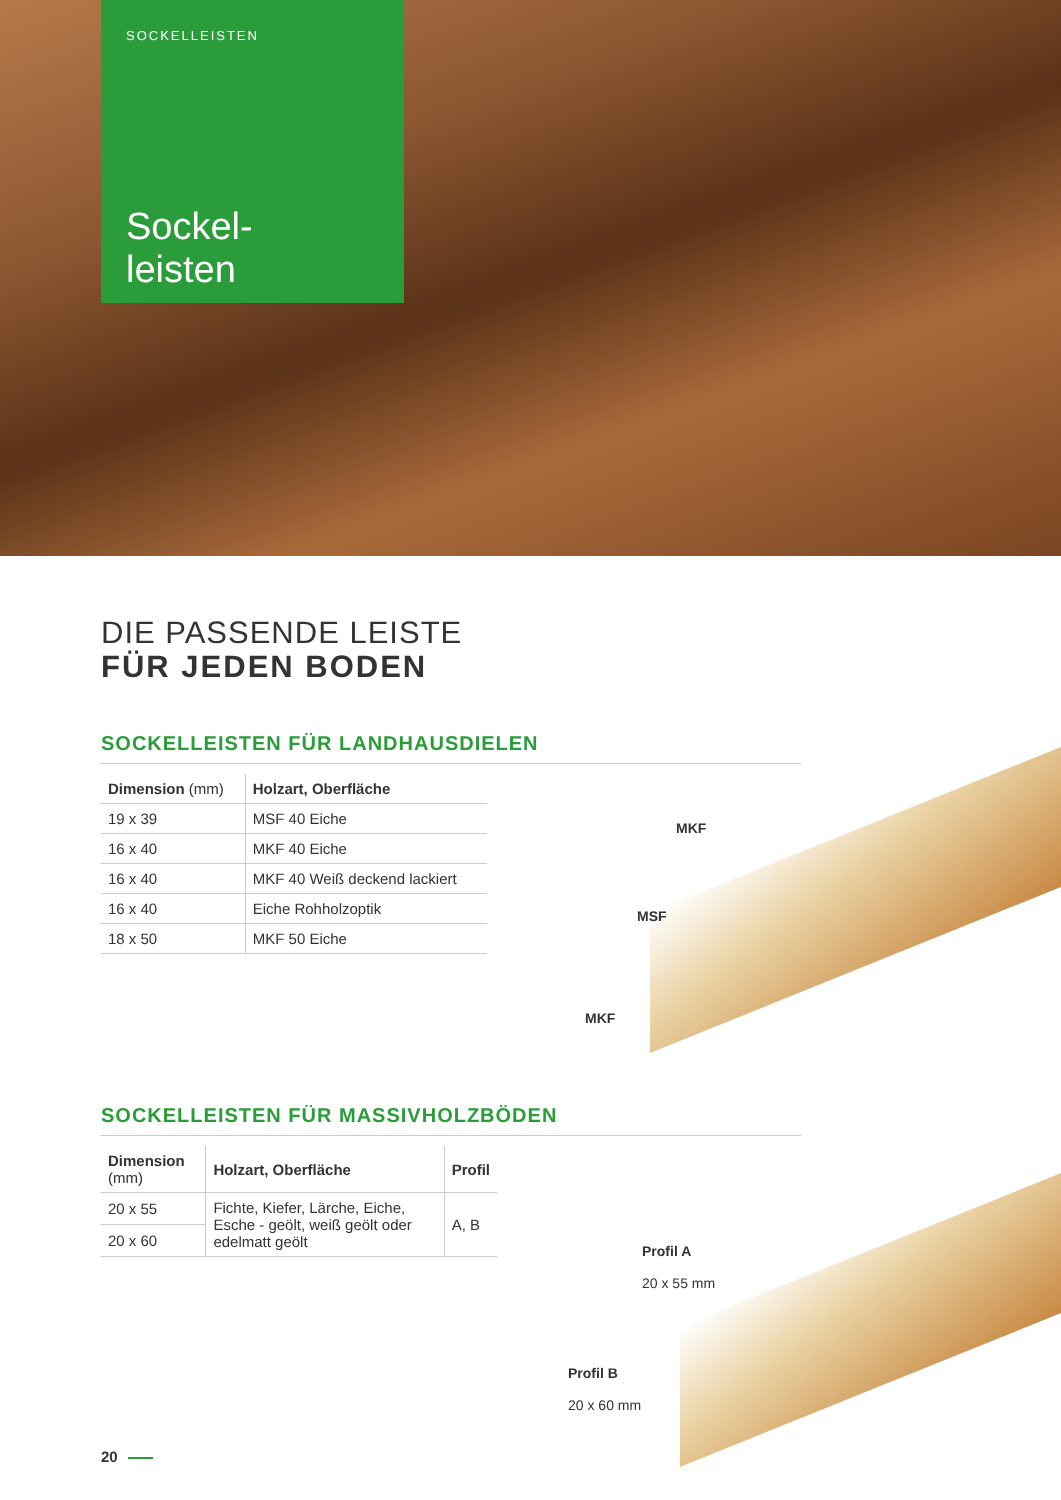SOCKELLEISTEN
Sockel-
leisten
DIE PASSENDE LEISTE
FÜR JEDEN BODEN
SOCKELLEISTEN FÜR LANDHAUSDIELEN
| Dimension (mm) | Holzart, Oberfläche |
| --- | --- |
| 19 x 39 | MSF 40 Eiche |
| 16 x 40 | MKF 40 Eiche |
| 16 x 40 | MKF 40 Weiß deckend lackiert |
| 16 x 40 | Eiche Rohholzoptik |
| 18 x 50 | MKF 50 Eiche |
SOCKELLEISTEN FÜR MASSIVHOLZBÖDEN
| Dimension (mm) | Holzart, Oberfläche | Profil |
| --- | --- | --- |
| 20 x 55 | Fichte, Kiefer, Lärche, Eiche, Esche - geölt, weiß geölt oder edelmatt geölt | A, B |
| 20 x 60 | | |
MKF
MSF
MKF
Profil A
20 x 55 mm
Profil B
20 x 60 mm
20